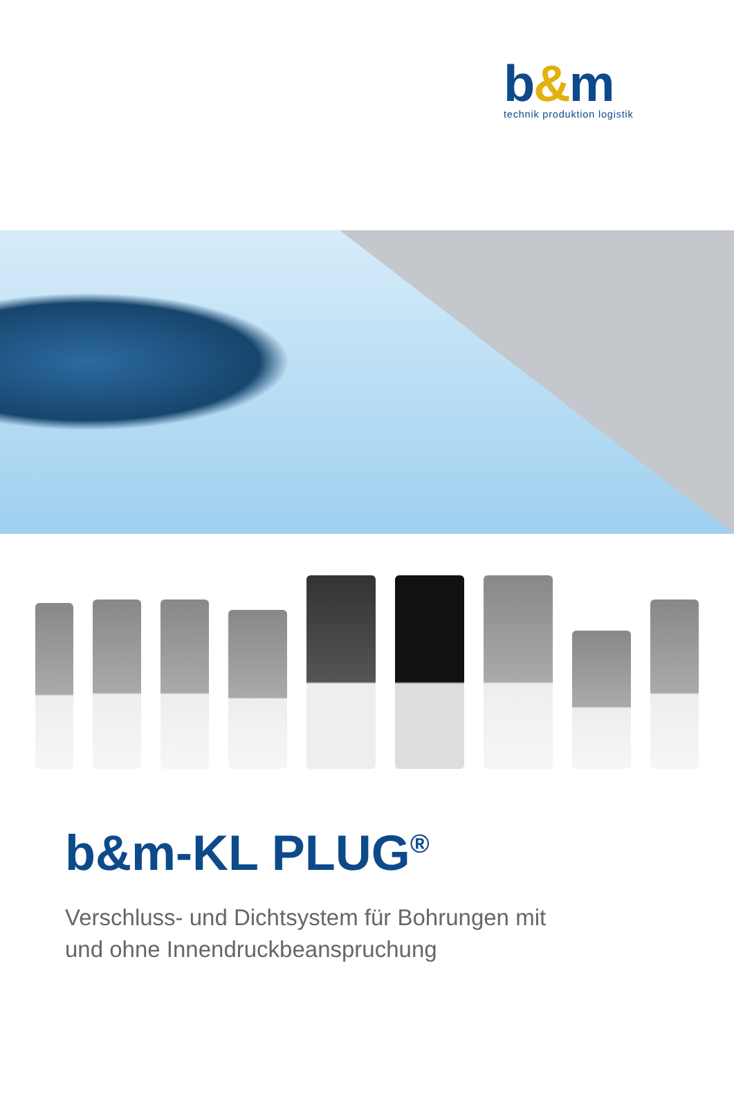b&m
technik produktion logistik
b&m-KL PLUG<sup>®</sup>
Verschluss- und Dichtsystem für Bohrungen mit
und ohne Innendruckbeanspruchung